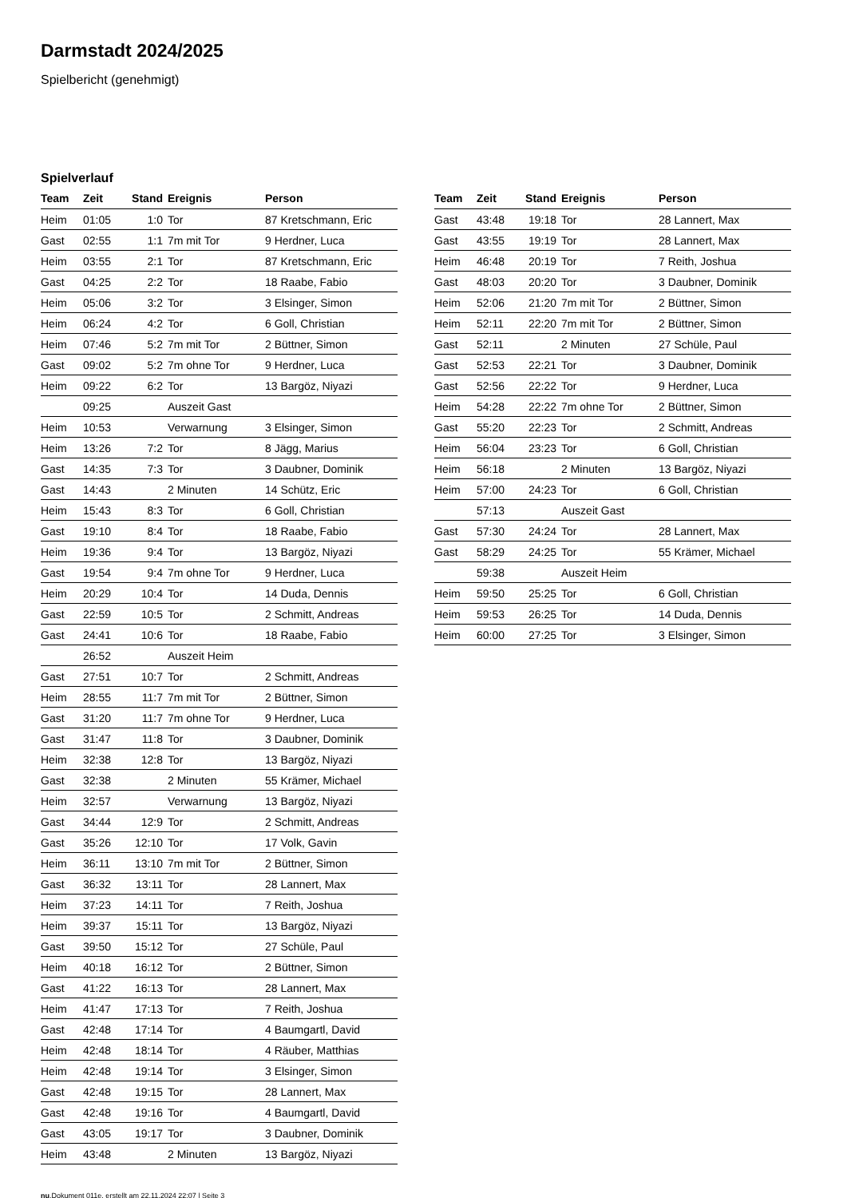Darmstadt 2024/2025
Spielbericht (genehmigt)
Spielverlauf
| Team | Zeit | Stand | Ereignis | Person |
| --- | --- | --- | --- | --- |
| Heim | 01:05 | 1:0 | Tor | 87 Kretschmann, Eric |
| Gast | 02:55 | 1:1 | 7m mit Tor | 9 Herdner, Luca |
| Heim | 03:55 | 2:1 | Tor | 87 Kretschmann, Eric |
| Gast | 04:25 | 2:2 | Tor | 18 Raabe, Fabio |
| Heim | 05:06 | 3:2 | Tor | 3 Elsinger, Simon |
| Heim | 06:24 | 4:2 | Tor | 6 Goll, Christian |
| Heim | 07:46 | 5:2 | 7m mit Tor | 2 Büttner, Simon |
| Gast | 09:02 | 5:2 | 7m ohne Tor | 9 Herdner, Luca |
| Heim | 09:22 | 6:2 | Tor | 13 Bargöz, Niyazi |
| | 09:25 | | Auszeit Gast | |
| Heim | 10:53 | | Verwarnung | 3 Elsinger, Simon |
| Heim | 13:26 | 7:2 | Tor | 8 Jägg, Marius |
| Gast | 14:35 | 7:3 | Tor | 3 Daubner, Dominik |
| Gast | 14:43 | | 2 Minuten | 14 Schütz, Eric |
| Heim | 15:43 | 8:3 | Tor | 6 Goll, Christian |
| Gast | 19:10 | 8:4 | Tor | 18 Raabe, Fabio |
| Heim | 19:36 | 9:4 | Tor | 13 Bargöz, Niyazi |
| Gast | 19:54 | 9:4 | 7m ohne Tor | 9 Herdner, Luca |
| Heim | 20:29 | 10:4 | Tor | 14 Duda, Dennis |
| Gast | 22:59 | 10:5 | Tor | 2 Schmitt, Andreas |
| Gast | 24:41 | 10:6 | Tor | 18 Raabe, Fabio |
| | 26:52 | | Auszeit Heim | |
| Gast | 27:51 | 10:7 | Tor | 2 Schmitt, Andreas |
| Heim | 28:55 | 11:7 | 7m mit Tor | 2 Büttner, Simon |
| Gast | 31:20 | 11:7 | 7m ohne Tor | 9 Herdner, Luca |
| Gast | 31:47 | 11:8 | Tor | 3 Daubner, Dominik |
| Heim | 32:38 | 12:8 | Tor | 13 Bargöz, Niyazi |
| Gast | 32:38 | | 2 Minuten | 55 Krämer, Michael |
| Heim | 32:57 | | Verwarnung | 13 Bargöz, Niyazi |
| Gast | 34:44 | 12:9 | Tor | 2 Schmitt, Andreas |
| Gast | 35:26 | 12:10 | Tor | 17 Volk, Gavin |
| Heim | 36:11 | 13:10 | 7m mit Tor | 2 Büttner, Simon |
| Gast | 36:32 | 13:11 | Tor | 28 Lannert, Max |
| Heim | 37:23 | 14:11 | Tor | 7 Reith, Joshua |
| Heim | 39:37 | 15:11 | Tor | 13 Bargöz, Niyazi |
| Gast | 39:50 | 15:12 | Tor | 27 Schüle, Paul |
| Heim | 40:18 | 16:12 | Tor | 2 Büttner, Simon |
| Gast | 41:22 | 16:13 | Tor | 28 Lannert, Max |
| Heim | 41:47 | 17:13 | Tor | 7 Reith, Joshua |
| Gast | 42:48 | 17:14 | Tor | 4 Baumgartl, David |
| Heim | 42:48 | 18:14 | Tor | 4 Räuber, Matthias |
| Heim | 42:48 | 19:14 | Tor | 3 Elsinger, Simon |
| Gast | 42:48 | 19:15 | Tor | 28 Lannert, Max |
| Gast | 42:48 | 19:16 | Tor | 4 Baumgartl, David |
| Gast | 43:05 | 19:17 | Tor | 3 Daubner, Dominik |
| Heim | 43:48 | | 2 Minuten | 13 Bargöz, Niyazi |
| Team | Zeit | Stand | Ereignis | Person |
| --- | --- | --- | --- | --- |
| Gast | 43:48 | 19:18 | Tor | 28 Lannert, Max |
| Gast | 43:55 | 19:19 | Tor | 28 Lannert, Max |
| Heim | 46:48 | 20:19 | Tor | 7 Reith, Joshua |
| Gast | 48:03 | 20:20 | Tor | 3 Daubner, Dominik |
| Heim | 52:06 | 21:20 | 7m mit Tor | 2 Büttner, Simon |
| Heim | 52:11 | 22:20 | 7m mit Tor | 2 Büttner, Simon |
| Gast | 52:11 | | 2 Minuten | 27 Schüle, Paul |
| Gast | 52:53 | 22:21 | Tor | 3 Daubner, Dominik |
| Gast | 52:56 | 22:22 | Tor | 9 Herdner, Luca |
| Heim | 54:28 | 22:22 | 7m ohne Tor | 2 Büttner, Simon |
| Gast | 55:20 | 22:23 | Tor | 2 Schmitt, Andreas |
| Heim | 56:04 | 23:23 | Tor | 6 Goll, Christian |
| Heim | 56:18 | | 2 Minuten | 13 Bargöz, Niyazi |
| Heim | 57:00 | 24:23 | Tor | 6 Goll, Christian |
| | 57:13 | | Auszeit Gast | |
| Gast | 57:30 | 24:24 | Tor | 28 Lannert, Max |
| Gast | 58:29 | 24:25 | Tor | 55 Krämer, Michael |
| | 59:38 | | Auszeit Heim | |
| Heim | 59:50 | 25:25 | Tor | 6 Goll, Christian |
| Heim | 59:53 | 26:25 | Tor | 14 Duda, Dennis |
| Heim | 60:00 | 27:25 | Tor | 3 Elsinger, Simon |
nu.Dokument 011e, erstellt am 22.11.2024 22:07 | Seite 3